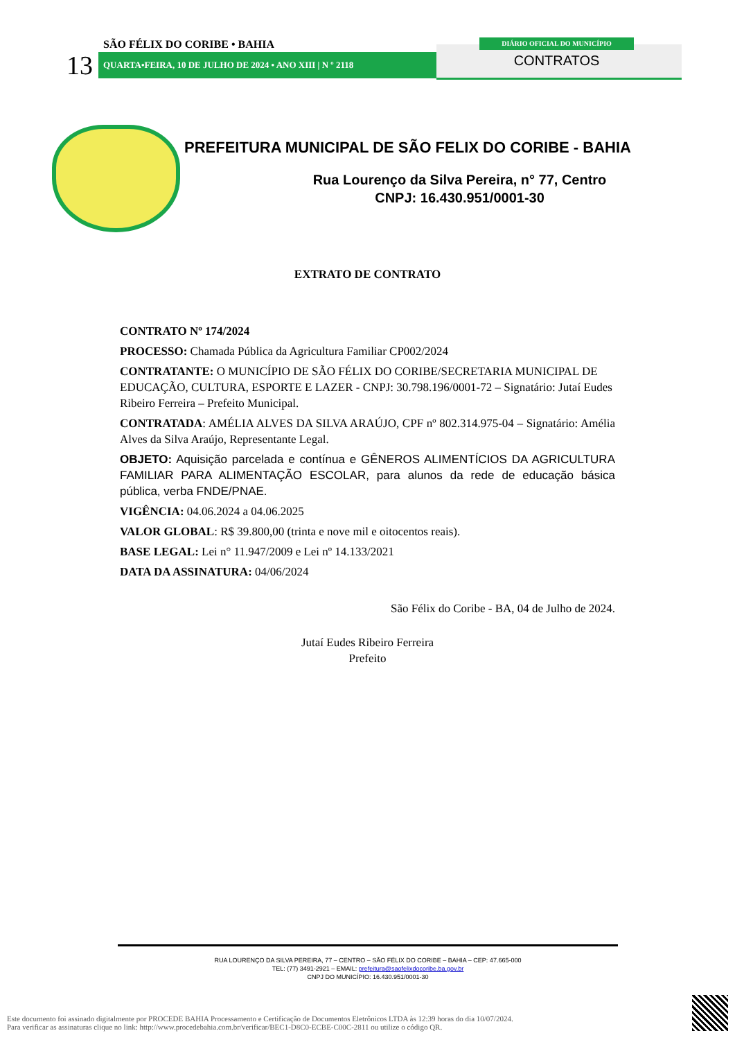SÃO FÉLIX DO CORIBE • BAHIA
13 QUARTA•FEIRA, 10 DE JULHO DE 2024 • ANO XIII | N º 2118
DIÁRIO OFICIAL DO MUNICÍPIO
CONTRATOS
PREFEITURA MUNICIPAL DE SÃO FELIX DO CORIBE - BAHIA
Rua Lourenço da Silva Pereira, n° 77, Centro
CNPJ: 16.430.951/0001-30
EXTRATO DE CONTRATO
CONTRATO Nº 174/2024
PROCESSO: Chamada Pública da Agricultura Familiar CP002/2024
CONTRATANTE: O MUNICÍPIO DE SÃO FÉLIX DO CORIBE/SECRETARIA MUNICIPAL DE EDUCAÇÃO, CULTURA, ESPORTE E LAZER - CNPJ: 30.798.196/0001-72 – Signatário: Jutaí Eudes Ribeiro Ferreira – Prefeito Municipal.
CONTRATADA: AMÉLIA ALVES DA SILVA ARAÚJO, CPF nº 802.314.975-04 – Signatário: Amélia Alves da Silva Araújo, Representante Legal.
OBJETO: Aquisição parcelada e contínua e GÊNEROS ALIMENTÍCIOS DA AGRICULTURA FAMILIAR PARA ALIMENTAÇÃO ESCOLAR, para alunos da rede de educação básica pública, verba FNDE/PNAE.
VIGÊNCIA: 04.06.2024 a 04.06.2025
VALOR GLOBAL: R$ 39.800,00 (trinta e nove mil e oitocentos reais).
BASE LEGAL: Lei n° 11.947/2009 e Lei nº 14.133/2021
DATA DA ASSINATURA: 04/06/2024
São Félix do Coribe - BA, 04 de Julho de 2024.
Jutaí Eudes Ribeiro Ferreira
Prefeito
RUA LOURENÇO DA SILVA PEREIRA, 77 – CENTRO – SÃO FÉLIX DO CORIBE – BAHIA – CEP: 47.665-000
TEL: (77) 3491-2921 – EMAIL: prefeitura@saofelixdocoribe.ba.gov.br
CNPJ DO MUNICÍPIO: 16.430.951/0001-30
Este documento foi assinado digitalmente por PROCEDE BAHIA Processamento e Certificação de Documentos Eletrônicos LTDA às 12:39 horas do dia 10/07/2024.
Para verificar as assinaturas clique no link: http://www.procedebahia.com.br/verificar/BEC1-D8C0-ECBE-C00C-2811 ou utilize o código QR.